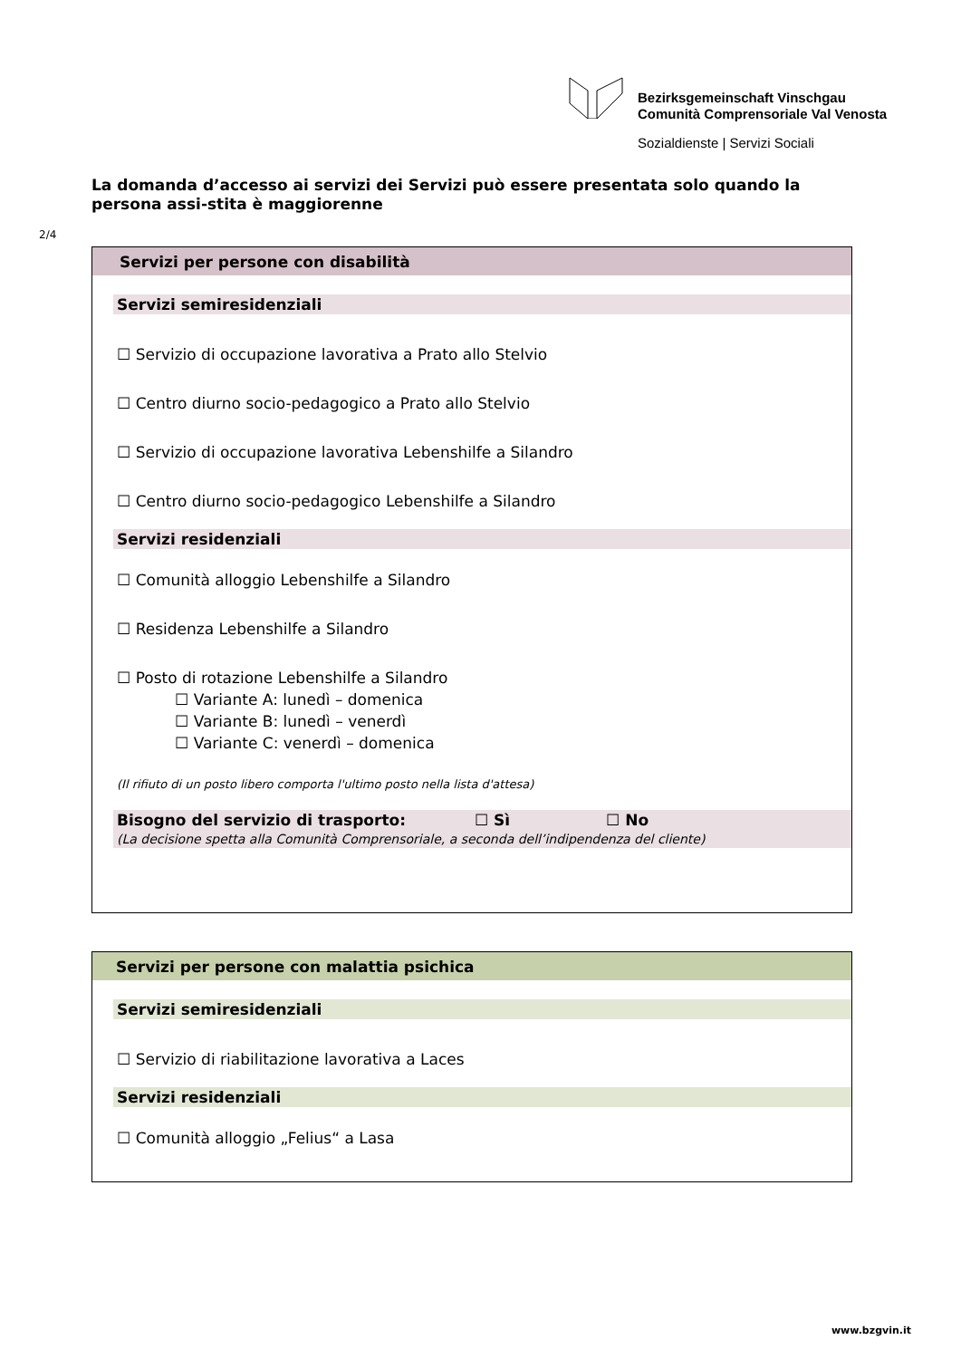Bezirksgemeinschaft Vinschgau
Comunità Comprensoriale Val Venosta
Sozialdienste | Servizi Sociali
La domanda d’accesso ai servizi dei Servizi può essere presentata solo quando la persona assi-stita è maggiorenne
2/4
Servizi per persone con disabilità
Servizi semiresidenziali
☐ Servizio di occupazione lavorativa a Prato allo Stelvio
☐ Centro diurno socio-pedagogico a Prato allo Stelvio
☐ Servizio di occupazione lavorativa Lebenshilfe a Silandro
☐ Centro diurno socio-pedagogico Lebenshilfe a Silandro
Servizi residenziali
☐ Comunità alloggio Lebenshilfe a Silandro
☐ Residenza Lebenshilfe a Silandro
☐ Posto di rotazione Lebenshilfe a Silandro
☐ Variante A: lunedì – domenica
☐ Variante B: lunedì – venerdì
☐ Variante C: venerdì – domenica
(Il rifiuto di un posto libero comporta l'ultimo posto nella lista d'attesa)
Bisogno del servizio di trasporto: ☐ Sì ☐ No
(La decisione spetta alla Comunità Comprensoriale, a seconda dell’indipendenza del cliente)
Servizi per persone con malattia psichica
Servizi semiresidenziali
☐ Servizio di riabilitazione lavorativa a Laces
Servizi residenziali
☐ Comunità alloggio „Felius“ a Lasa
www.bzgvin.it